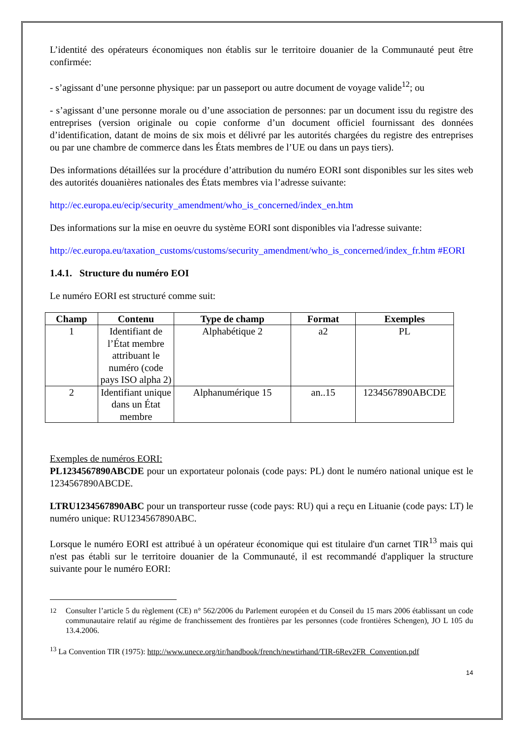L’identité des opérateurs économiques non établis sur le territoire douanier de la Communauté peut être confirmée:
- s’agissant d’une personne physique: par un passeport ou autre document de voyage valide<sup>12</sup>; ou
- s’agissant d’une personne morale ou d’une association de personnes: par un document issu du registre des entreprises (version originale ou copie conforme d’un document officiel fournissant des données d’identification, datant de moins de six mois et délivré par les autorités chargées du registre des entreprises ou par une chambre de commerce dans les États membres de l’UE ou dans un pays tiers).
Des informations détaillées sur la procédure d’attribution du numéro EORI sont disponibles sur les sites web des autorités douanières nationales des États membres via l’adresse suivante:
http://ec.europa.eu/ecip/security_amendment/who_is_concerned/index_en.htm
Des informations sur la mise en oeuvre du système EORI sont disponibles via l'adresse suivante:
http://ec.europa.eu/taxation_customs/customs/security_amendment/who_is_concerned/index_fr.htm #EORI
1.4.1. Structure du numéro EOI
Le numéro EORI est structuré comme suit:
| Champ | Contenu | Type de champ | Format | Exemples |
| --- | --- | --- | --- | --- |
| 1 | Identifiant de l’État membre attribuant le numéro (code pays ISO alpha 2) | Alphabétique 2 | a2 | PL |
| 2 | Identifiant unique dans un État membre | Alphanumérique 15 | an..15 | 1234567890ABCDE |
Exemples de numéros EORI:
PL1234567890ABCDE pour un exportateur polonais (code pays: PL) dont le numéro national unique est le 1234567890ABCDE.
LTRU1234567890ABC pour un transporteur russe (code pays: RU) qui a reçu en Lituanie (code pays: LT) le numéro unique: RU1234567890ABC.
Lorsque le numéro EORI est attribué à un opérateur économique qui est titulaire d'un carnet TIR<sup>13</sup> mais qui n'est pas établi sur le territoire douanier de la Communauté, il est recommandé d'appliquer la structure suivante pour le numéro EORI:
<sup>12</sup> Consulter l’article 5 du règlement (CE) n° 562/2006 du Parlement européen et du Conseil du 15 mars 2006 établissant un code communautaire relatif au régime de franchissement des frontières par les personnes (code frontières Schengen), JO L 105 du 13.4.2006.
<sup>13</sup> La Convention TIR (1975): http://www.unece.org/tir/handbook/french/newtirhand/TIR-6Rev2FR_Convention.pdf
14